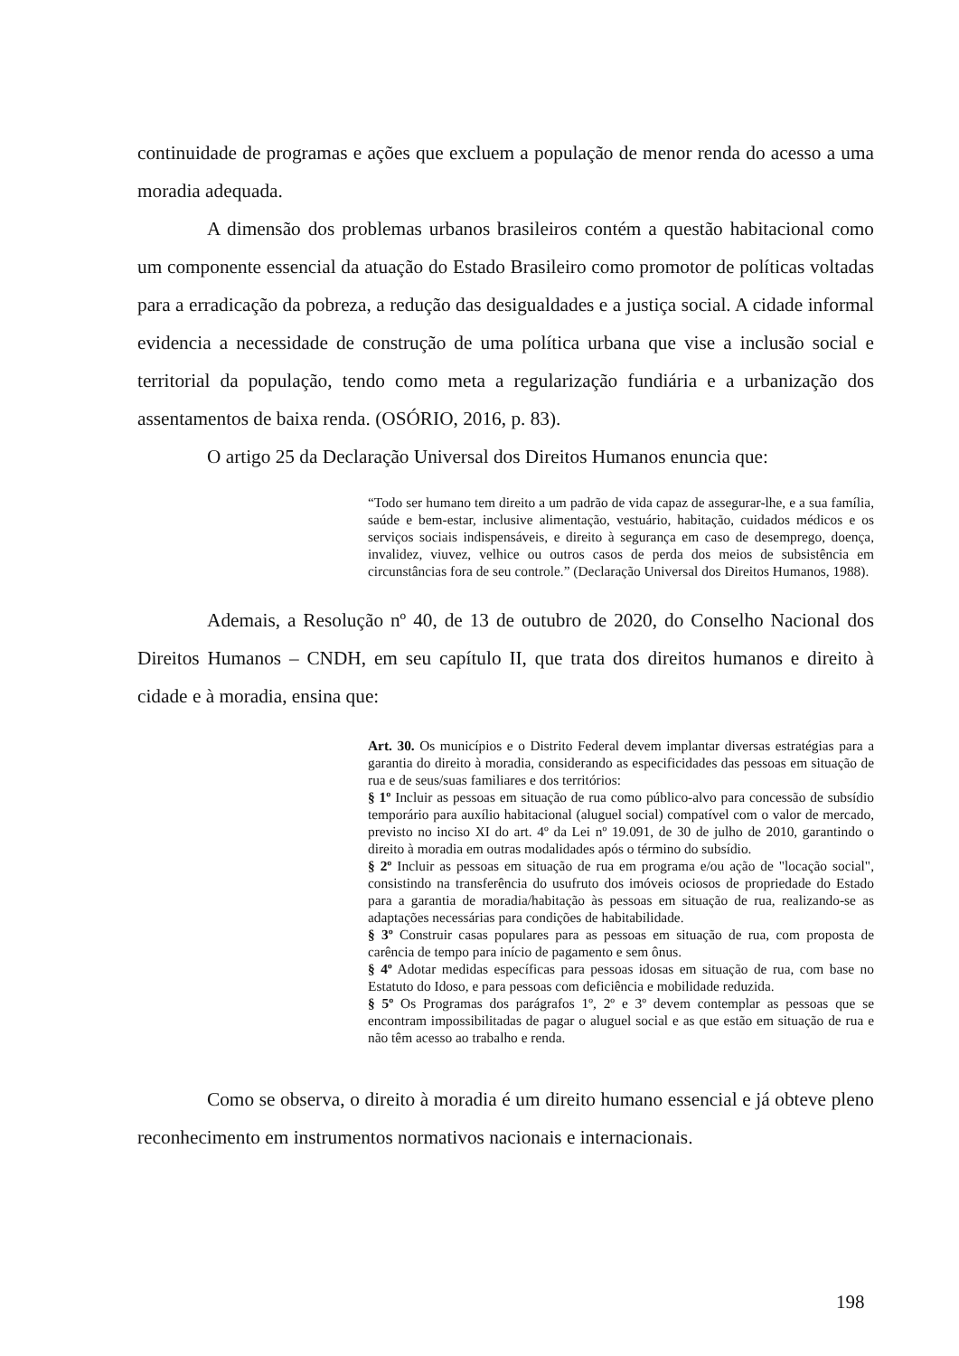continuidade de programas e ações que excluem a população de menor renda do acesso a uma moradia adequada.
A dimensão dos problemas urbanos brasileiros contém a questão habitacional como um componente essencial da atuação do Estado Brasileiro como promotor de políticas voltadas para a erradicação da pobreza, a redução das desigualdades e a justiça social. A cidade informal evidencia a necessidade de construção de uma política urbana que vise a inclusão social e territorial da população, tendo como meta a regularização fundiária e a urbanização dos assentamentos de baixa renda. (OSÓRIO, 2016, p. 83).
O artigo 25 da Declaração Universal dos Direitos Humanos enuncia que:
“Todo ser humano tem direito a um padrão de vida capaz de assegurar-lhe, e a sua família, saúde e bem-estar, inclusive alimentação, vestuário, habitação, cuidados médicos e os serviços sociais indispensáveis, e direito à segurança em caso de desemprego, doença, invalidez, viuvez, velhice ou outros casos de perda dos meios de subsistência em circunstâncias fora de seu controle.” (Declaração Universal dos Direitos Humanos, 1988).
Ademais, a Resolução nº 40, de 13 de outubro de 2020, do Conselho Nacional dos Direitos Humanos – CNDH, em seu capítulo II, que trata dos direitos humanos e direito à cidade e à moradia, ensina que:
Art. 30. Os municípios e o Distrito Federal devem implantar diversas estratégias para a garantia do direito à moradia, considerando as especificidades das pessoas em situação de rua e de seus/suas familiares e dos territórios:
§ 1º Incluir as pessoas em situação de rua como público-alvo para concessão de subsídio temporário para auxílio habitacional (aluguel social) compatível com o valor de mercado, previsto no inciso XI do art. 4º da Lei nº 19.091, de 30 de julho de 2010, garantindo o direito à moradia em outras modalidades após o término do subsídio.
§ 2º Incluir as pessoas em situação de rua em programa e/ou ação de "locação social", consistindo na transferência do usufruto dos imóveis ociosos de propriedade do Estado para a garantia de moradia/habitação às pessoas em situação de rua, realizando-se as adaptações necessárias para condições de habitabilidade.
§ 3º Construir casas populares para as pessoas em situação de rua, com proposta de carência de tempo para início de pagamento e sem ônus.
§ 4º Adotar medidas específicas para pessoas idosas em situação de rua, com base no Estatuto do Idoso, e para pessoas com deficiência e mobilidade reduzida.
§ 5º Os Programas dos parágrafos 1º, 2º e 3º devem contemplar as pessoas que se encontram impossibilitadas de pagar o aluguel social e as que estão em situação de rua e não têm acesso ao trabalho e renda.
Como se observa, o direito à moradia é um direito humano essencial e já obteve pleno reconhecimento em instrumentos normativos nacionais e internacionais.
198